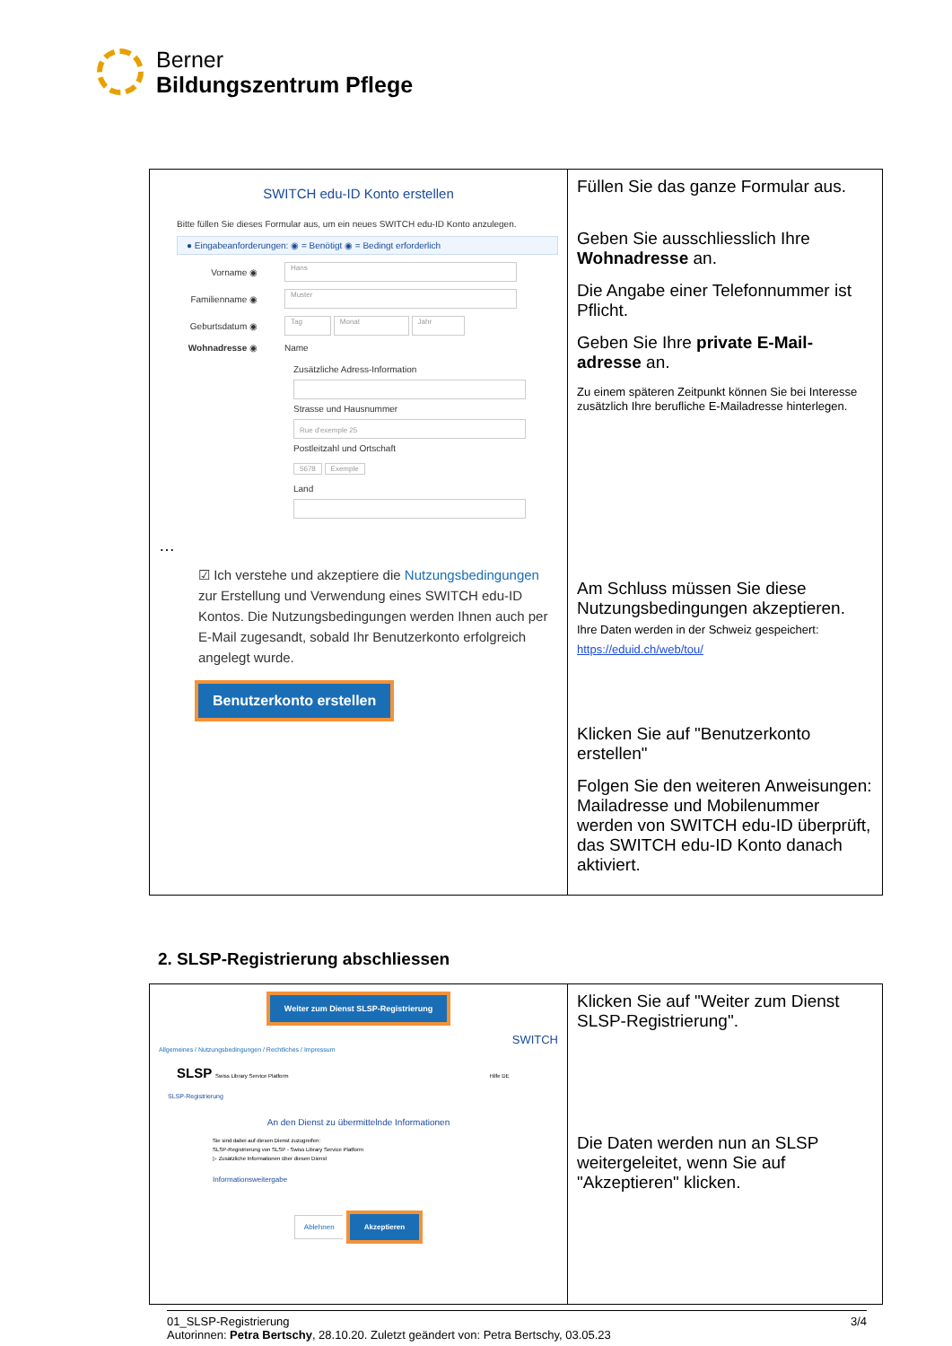Berner
Bildungszentrum Pflege
| SWITCH edu-ID Konto erstellen Bitte füllen Sie dieses Formular aus, um ein neues SWITCH edu-ID Konto anzulegen. ● Eingabeanforderungen: ◉ = Benötigt ◉ = Bedingt erforderlich Vorname ◉ Hans Familienname ◉ Muster Geburtsdatum ◉ Tag Monat Jahr Wohnadresse ◉ Name Zusätzliche Adress-Information Strasse und Hausnummer Rue d'exemple 25 Postleitzahl und Ortschaft 5678 Exemple Land … ☑ Ich verstehe und akzeptiere die Nutzungsbedingungen zur Erstellung und Verwendung eines SWITCH edu-ID Kontos. Die Nutzungsbedingungen werden Ihnen auch per E-Mail zugesandt, sobald Ihr Benutzerkonto erfolgreich angelegt wurde. Benutzerkonto erstellen | Füllen Sie das ganze Formular aus. Geben Sie ausschliesslich Ihre Wohnadresse an. Die Angabe einer Telefonnummer ist Pflicht. Geben Sie Ihre private E-Mail-adresse an. Zu einem späteren Zeitpunkt können Sie bei Interesse zusätzlich Ihre berufliche E-Mailadresse hinterlegen. Am Schluss müssen Sie diese Nutzungsbedingungen akzeptieren. Ihre Daten werden in der Schweiz gespeichert: https://eduid.ch/web/tou/ Klicken Sie auf "Benutzerkonto erstellen" Folgen Sie den weiteren Anweisungen: Mailadresse und Mobilenummer werden von SWITCH edu-ID überprüft, das SWITCH edu-ID Konto danach aktiviert. |
2. SLSP-Registrierung abschliessen
| Weiter zum Dienst SLSP-Registrierung SWITCH Allgemeines / Nutzungsbedingungen / Rechtliches / Impressum SLSP Swiss Library Service Platform Hilfe DE SLSP-Registrierung An den Dienst zu übermittelnde Informationen Sie sind dabei auf diesen Dienst zuzugreifen: SLSP-Registrierung von SLSP - Swiss Library Service Platform ▷ Zusätzliche Informationen über diesen Dienst Informationsweitergabe Ablehnen Akzeptieren | Klicken Sie auf "Weiter zum Dienst SLSP-Registrierung". Die Daten werden nun an SLSP weitergeleitet, wenn Sie auf "Akzeptieren" klicken. |
01_SLSP-Registrierung 3/4
Autorinnen: Petra Bertschy, 28.10.20. Zuletzt geändert von: Petra Bertschy, 03.05.23